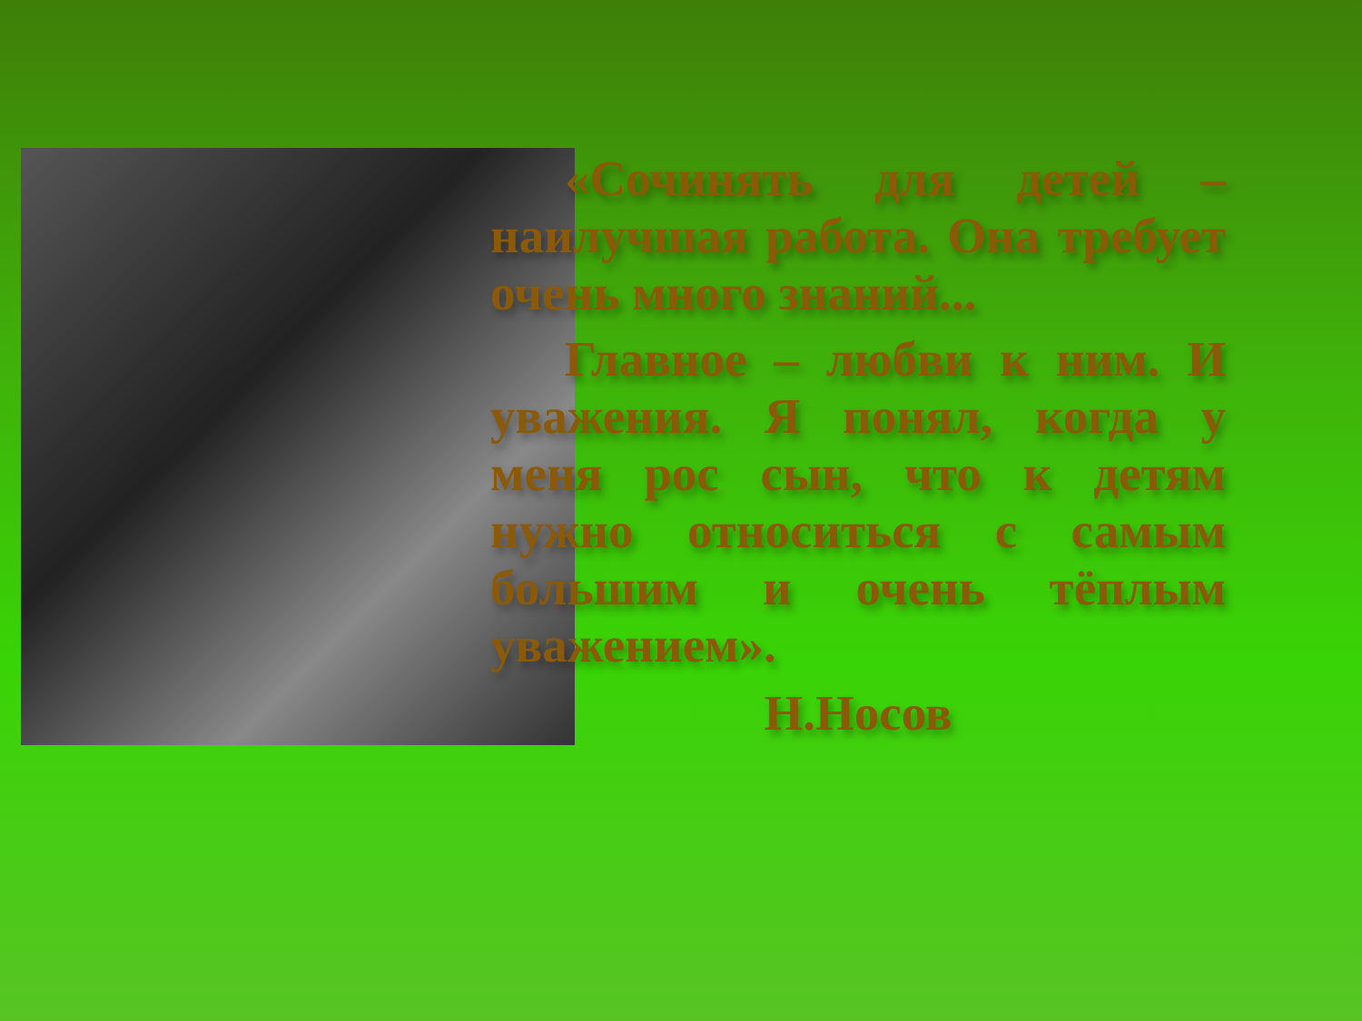«Сочинять для детей – наилучшая работа. Она требует очень много знаний...
Главное – любви к ним. И уважения. Я понял, когда у меня рос сын, что к детям нужно относиться с самым большим и очень тёплым уважением».
Н.Носов